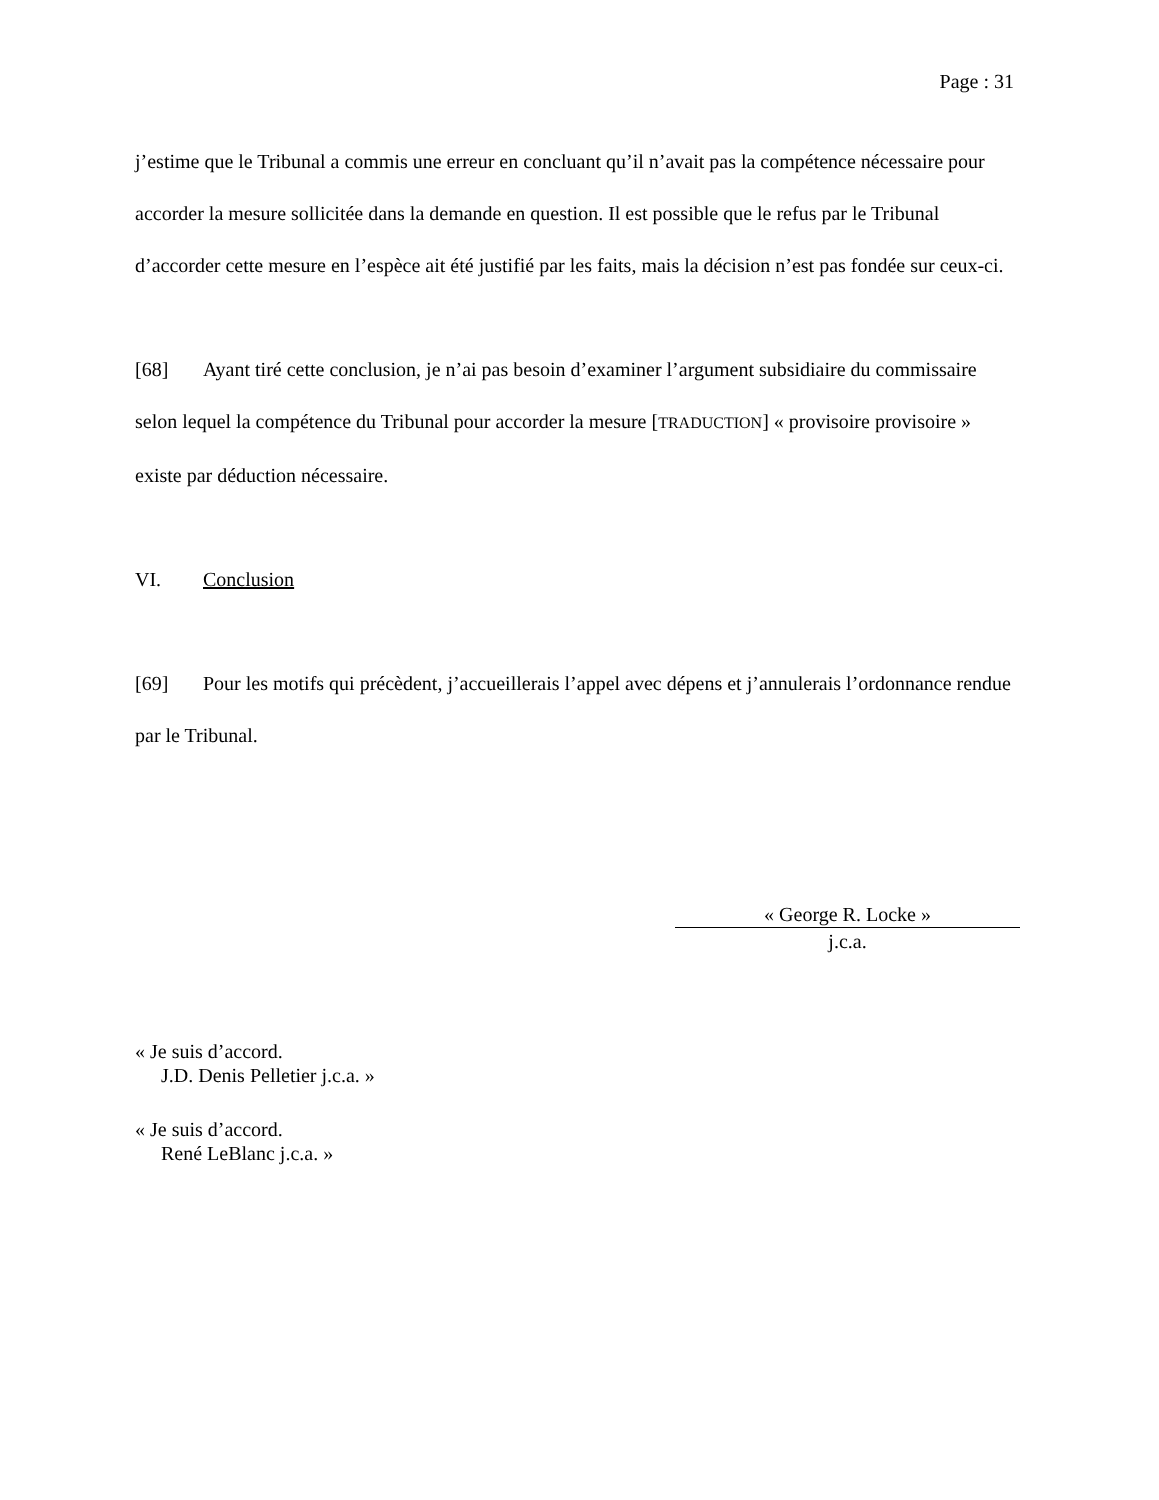Page : 31
j’estime que le Tribunal a commis une erreur en concluant qu’il n’avait pas la compétence nécessaire pour accorder la mesure sollicitée dans la demande en question. Il est possible que le refus par le Tribunal d’accorder cette mesure en l’espèce ait été justifié par les faits, mais la décision n’est pas fondée sur ceux-ci.
[68] Ayant tiré cette conclusion, je n’ai pas besoin d’examiner l’argument subsidiaire du commissaire selon lequel la compétence du Tribunal pour accorder la mesure [TRADUCTION] « provisoire provisoire » existe par déduction nécessaire.
VI. Conclusion
[69] Pour les motifs qui précèdent, j’accueillerais l’appel avec dépens et j’annulerais l’ordonnance rendue par le Tribunal.
« George R. Locke »
j.c.a.
« Je suis d’accord.
J.D. Denis Pelletier j.c.a. »
« Je suis d’accord.
René LeBlanc j.c.a. »